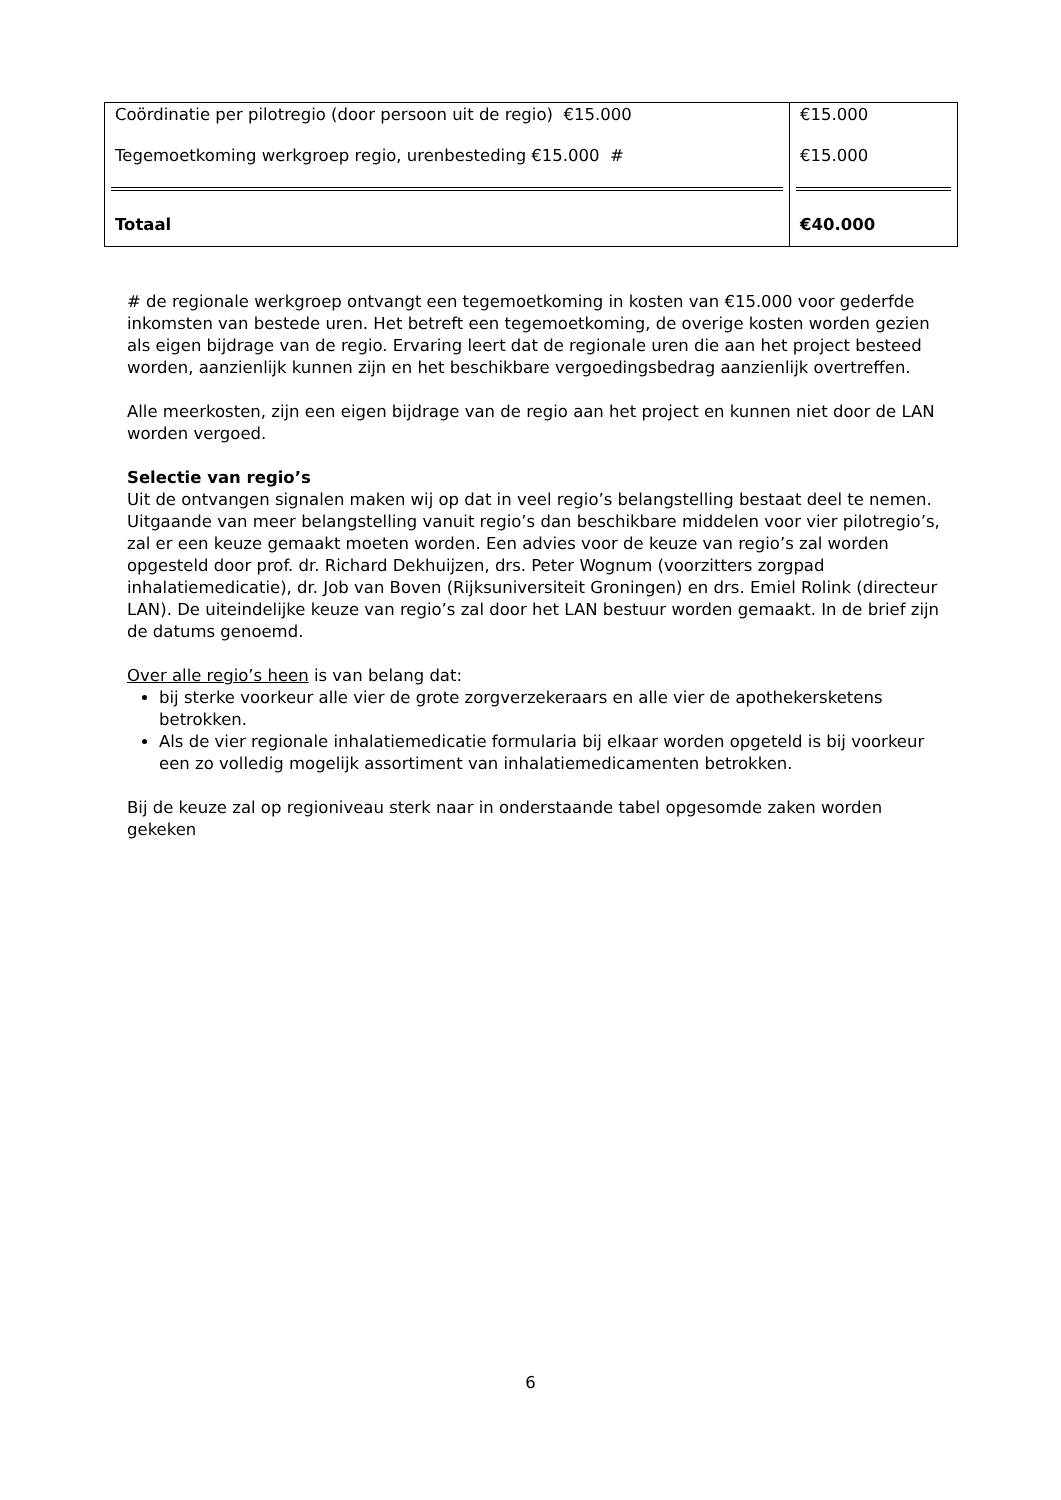| Coördinatie per pilotregio (door persoon uit de regio) €15.000 Tegemoetkoming werkgroep regio, urenbesteding €15.000 # | €15.000 €15.000 |
| Totaal | €40.000 |
# de regionale werkgroep ontvangt een tegemoetkoming in kosten van €15.000 voor gederfde inkomsten van bestede uren. Het betreft een tegemoetkoming, de overige kosten worden gezien als eigen bijdrage van de regio. Ervaring leert dat de regionale uren die aan het project besteed worden, aanzienlijk kunnen zijn en het beschikbare vergoedingsbedrag aanzienlijk overtreffen.
Alle meerkosten, zijn een eigen bijdrage van de regio aan het project en kunnen niet door de LAN worden vergoed.
Selectie van regio’s
Uit de ontvangen signalen maken wij op dat in veel regio’s belangstelling bestaat deel te nemen. Uitgaande van meer belangstelling vanuit regio’s dan beschikbare middelen voor vier pilotregio’s, zal er een keuze gemaakt moeten worden. Een advies voor de keuze van regio’s zal worden opgesteld door prof. dr. Richard Dekhuijzen, drs. Peter Wognum (voorzitters zorgpad inhalatiemedicatie), dr. Job van Boven (Rijksuniversiteit Groningen) en drs. Emiel Rolink (directeur LAN). De uiteindelijke keuze van regio’s zal door het LAN bestuur worden gemaakt. In de brief zijn de datums genoemd.
Over alle regio’s heen is van belang dat:
bij sterke voorkeur alle vier de grote zorgverzekeraars en alle vier de apothekersketens betrokken.
Als de vier regionale inhalatiemedicatie formularia bij elkaar worden opgeteld is bij voorkeur een zo volledig mogelijk assortiment van inhalatiemedicamenten betrokken.
Bij de keuze zal op regioniveau sterk naar in onderstaande tabel opgesomde zaken worden gekeken
6